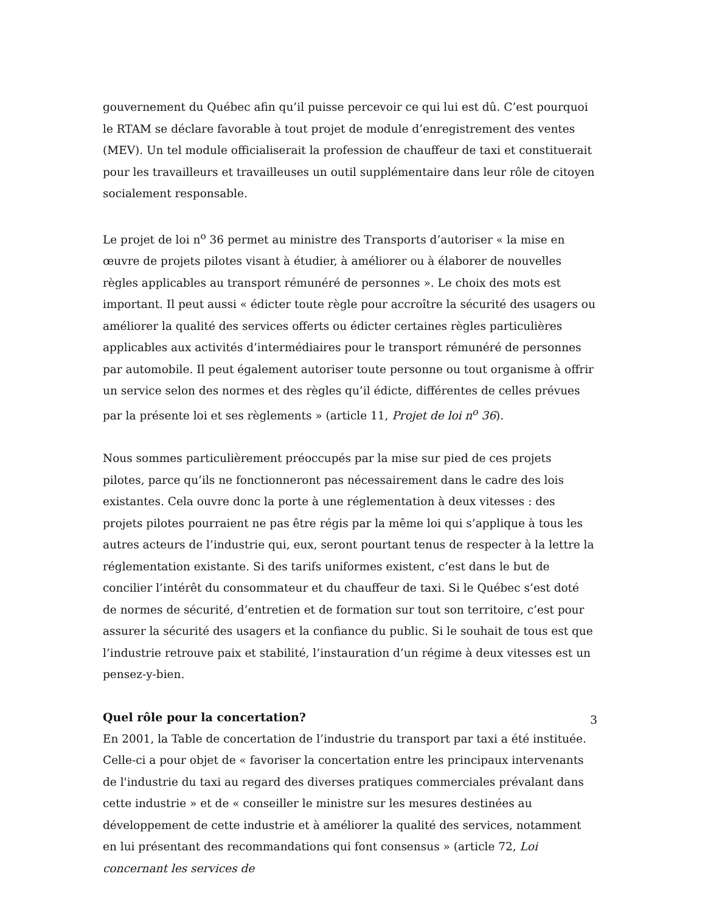gouvernement du Québec afin qu’il puisse percevoir ce qui lui est dû. C’est pourquoi le RTAM se déclare favorable à tout projet de module d’enregistrement des ventes (MEV). Un tel module officialiserait la profession de chauffeur de taxi et constituerait pour les travailleurs et travailleuses un outil supplémentaire dans leur rôle de citoyen socialement responsable.
Le projet de loi n<sup>o</sup> 36 permet au ministre des Transports d’autoriser « la mise en œuvre de projets pilotes visant à étudier, à améliorer ou à élaborer de nouvelles règles applicables au transport rémunéré de personnes ». Le choix des mots est important. Il peut aussi « édicter toute règle pour accroître la sécurité des usagers ou améliorer la qualité des services offerts ou édicter certaines règles particulières applicables aux activités d’intermédiaires pour le transport rémunéré de personnes par automobile. Il peut également autoriser toute personne ou tout organisme à offrir un service selon des normes et des règles qu’il édicte, différentes de celles prévues par la présente loi et ses règlements » (article 11, Projet de loi n<sup>o</sup> 36).
Nous sommes particulièrement préoccupés par la mise sur pied de ces projets pilotes, parce qu’ils ne fonctionneront pas nécessairement dans le cadre des lois existantes. Cela ouvre donc la porte à une réglementation à deux vitesses : des projets pilotes pourraient ne pas être régis par la même loi qui s’applique à tous les autres acteurs de l’industrie qui, eux, seront pourtant tenus de respecter à la lettre la réglementation existante. Si des tarifs uniformes existent, c’est dans le but de concilier l’intérêt du consommateur et du chauffeur de taxi. Si le Québec s’est doté de normes de sécurité, d’entretien et de formation sur tout son territoire, c’est pour assurer la sécurité des usagers et la confiance du public. Si le souhait de tous est que l’industrie retrouve paix et stabilité, l’instauration d’un régime à deux vitesses est un pensez-y-bien.
Quel rôle pour la concertation?
En 2001, la Table de concertation de l’industrie du transport par taxi a été instituée. Celle-ci a pour objet de « favoriser la concertation entre les principaux intervenants de l'industrie du taxi au regard des diverses pratiques commerciales prévalant dans cette industrie » et de « conseiller le ministre sur les mesures destinées au développement de cette industrie et à améliorer la qualité des services, notamment en lui présentant des recommandations qui font consensus » (article 72, Loi concernant les services de
3